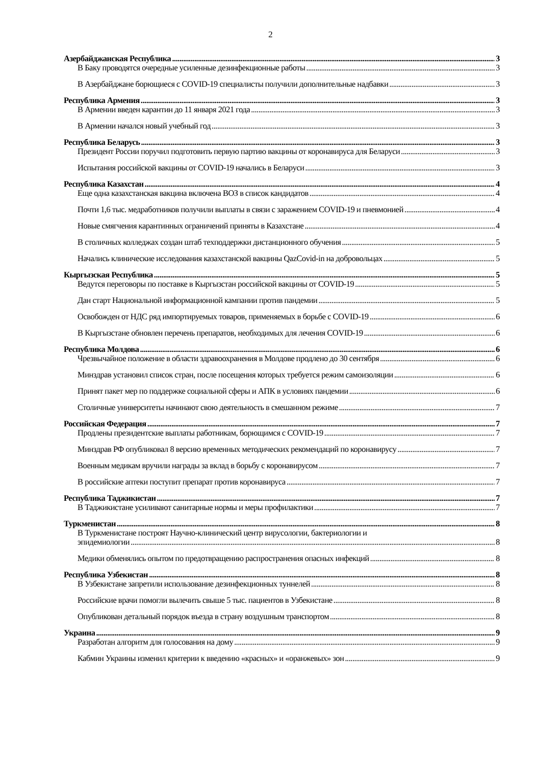2
Азербайджанская Республика 3
В Баку проводятся очередные усиленные дезинфекционные работы 3
В Азербайджане борющиеся с COVID-19 специалисты получили дополнительные надбавки 3
Республика Армения 3
В Армении введен карантин до 11 января 2021 года 3
В Армении начался новый учебный год 3
Республика Беларусь 3
Президент России поручил подготовить первую партию вакцины от коронавируса для Беларуси 3
Испытания российской вакцины от COVID-19 начались в Беларуси 3
Республика Казахстан 4
Еще одна казахстанская вакцина включена ВОЗ в список кандидатов 4
Почти 1,6 тыс. медработников получили выплаты в связи с заражением COVID-19 и пневмонией 4
Новые смягчения карантинных ограничений приняты в Казахстане 4
В столичных колледжах создан штаб техподдержки дистанционного обучения 5
Начались клинические исследования казахстанской вакцины QazCovid-in на добровольцах 5
Кыргызская Республика 5
Ведутся переговоры по поставке в Кыргызстан российской вакцины от COVID-19 5
Дан старт Национальной информационной кампании против пандемии 5
Освобожден от НДС ряд импортируемых товаров, применяемых в борьбе с COVID-19 6
В Кыргызстане обновлен перечень препаратов, необходимых для лечения COVID-19 6
Республика Молдова 6
Чрезвычайное положение в области здравоохранения в Молдове продлено до 30 сентября 6
Минздрав установил список стран, после посещения которых требуется режим самоизоляции 6
Принят пакет мер по поддержке социальной сферы и АПК в условиях пандемии 6
Столичные университеты начинают свою деятельность в смешанном режиме 7
Российская Федерация 7
Продлены президентские выплаты работникам, борющимся с COVID-19 7
Минздрав РФ опубликовал 8 версию временных методических рекомендаций по коронавирусу 7
Военным медикам вручили награды за вклад в борьбу с коронавирусом 7
В российские аптеки поступит препарат против коронавируса 7
Республика Таджикистан 7
В Таджикистане усиливают санитарные нормы и меры профилактики 7
Туркменистан 8
В Туркменистане построят Научно-клинический центр вирусологии, бактериологии и
эпидемиологии 8
Медики обменялись опытом по предотвращению распространения опасных инфекций 8
Республика Узбекистан 8
В Узбекистане запретили использование дезинфекционных туннелей 8
Российские врачи помогли вылечить свыше 5 тыс. пациентов в Узбекистане 8
Опубликован детальный порядок въезда в страну воздушным транспортом 8
Украина 9
Разработан алгоритм для голосования на дому 9
Кабмин Украины изменил критерии к введению «красных» и «оранжевых» зон 9